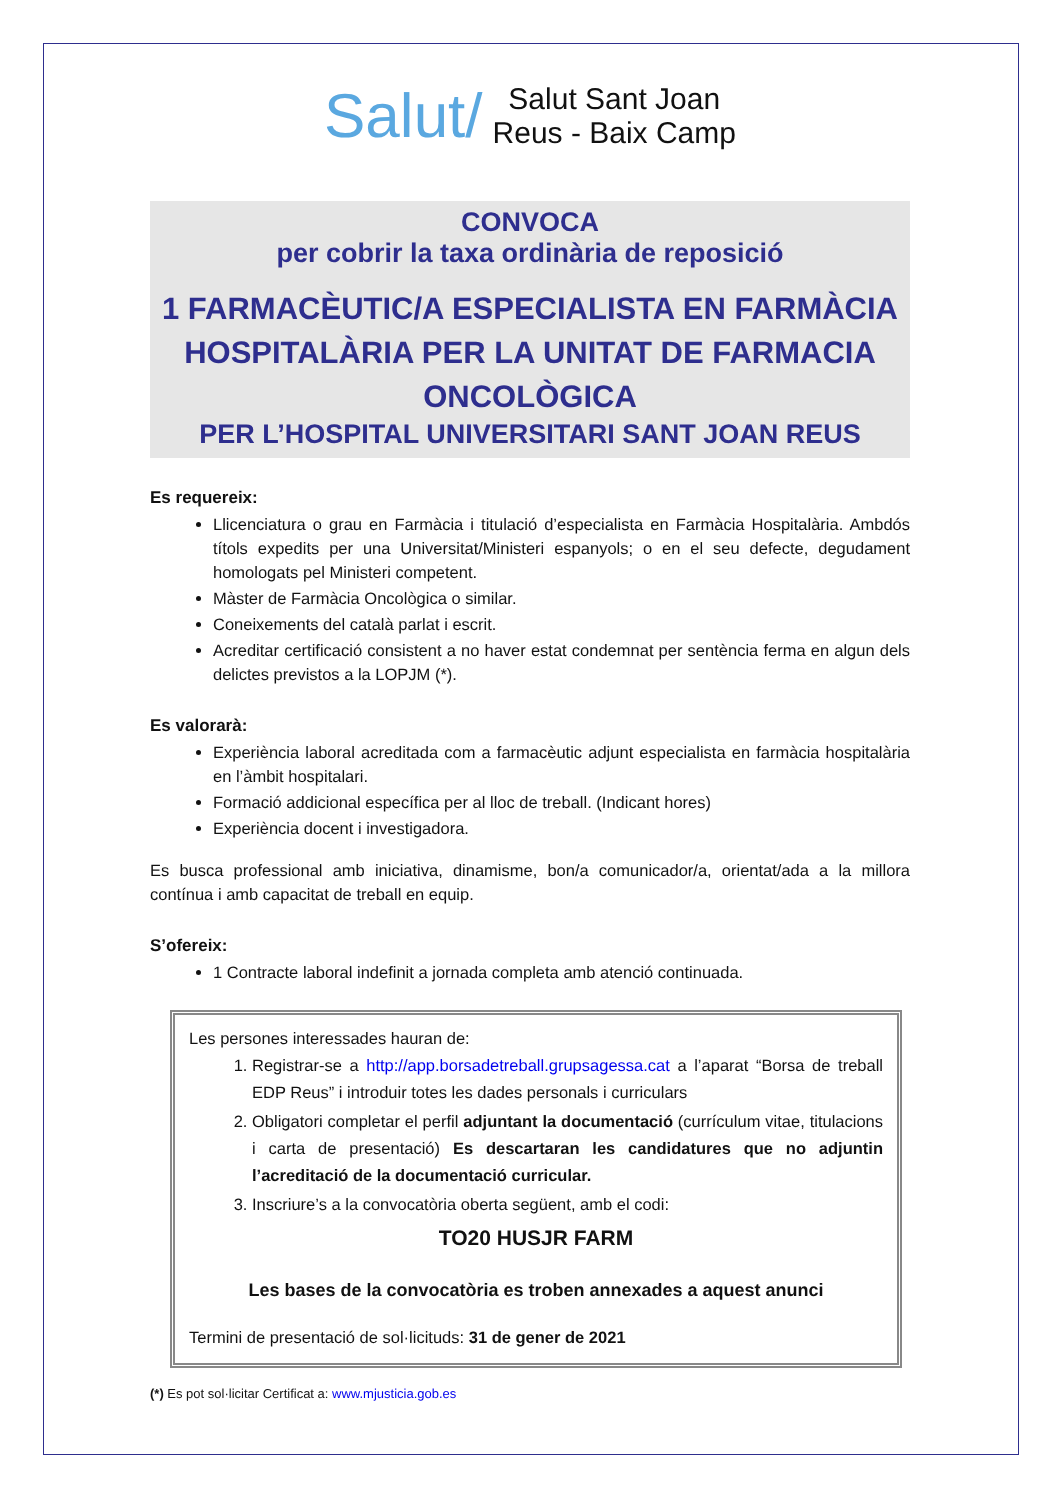Salut/ Salut Sant Joan
Reus - Baix Camp
CONVOCA
per cobrir la taxa ordinària de reposició
1 FARMACÈUTIC/A ESPECIALISTA EN FARMÀCIA HOSPITALÀRIA PER LA UNITAT DE FARMACIA ONCOLÒGICA
PER L’HOSPITAL UNIVERSITARI SANT JOAN REUS
Es requereix:
Llicenciatura o grau en Farmàcia i titulació d’especialista en Farmàcia Hospitalària. Ambdós títols expedits per una Universitat/Ministeri espanyols; o en el seu defecte, degudament homologats pel Ministeri competent.
Màster de Farmàcia Oncològica o similar.
Coneixements del català parlat i escrit.
Acreditar certificació consistent a no haver estat condemnat per sentència ferma en algun dels delictes previstos a la LOPJM (*).
Es valorarà:
Experiència laboral acreditada com a farmacèutic adjunt especialista en farmàcia hospitalària en l’àmbit hospitalari.
Formació addicional específica per al lloc de treball. (Indicant hores)
Experiència docent i investigadora.
Es busca professional amb iniciativa, dinamisme, bon/a comunicador/a, orientat/ada a la millora contínua i amb capacitat de treball en equip.
S’ofereix:
1 Contracte laboral indefinit a jornada completa amb atenció continuada.
Les persones interessades hauran de:
1. Registrar-se a http://app.borsadetreball.grupsagessa.cat a l’aparat “Borsa de treball EDP Reus” i introduir totes les dades personals i curriculars
2. Obligatori completar el perfil adjuntant la documentació (currículum vitae, titulacions i carta de presentació) Es descartaran les candidatures que no adjuntin l’acreditació de la documentació curricular.
3. Inscriure’s a la convocatòria oberta següent, amb el codi:
TO20 HUSJR FARM
Les bases de la convocatòria es troben annexades a aquest anunci
Termini de presentació de sol·licituds: 31 de gener de 2021
(*) Es pot sol·licitar Certificat a: www.mjusticia.gob.es